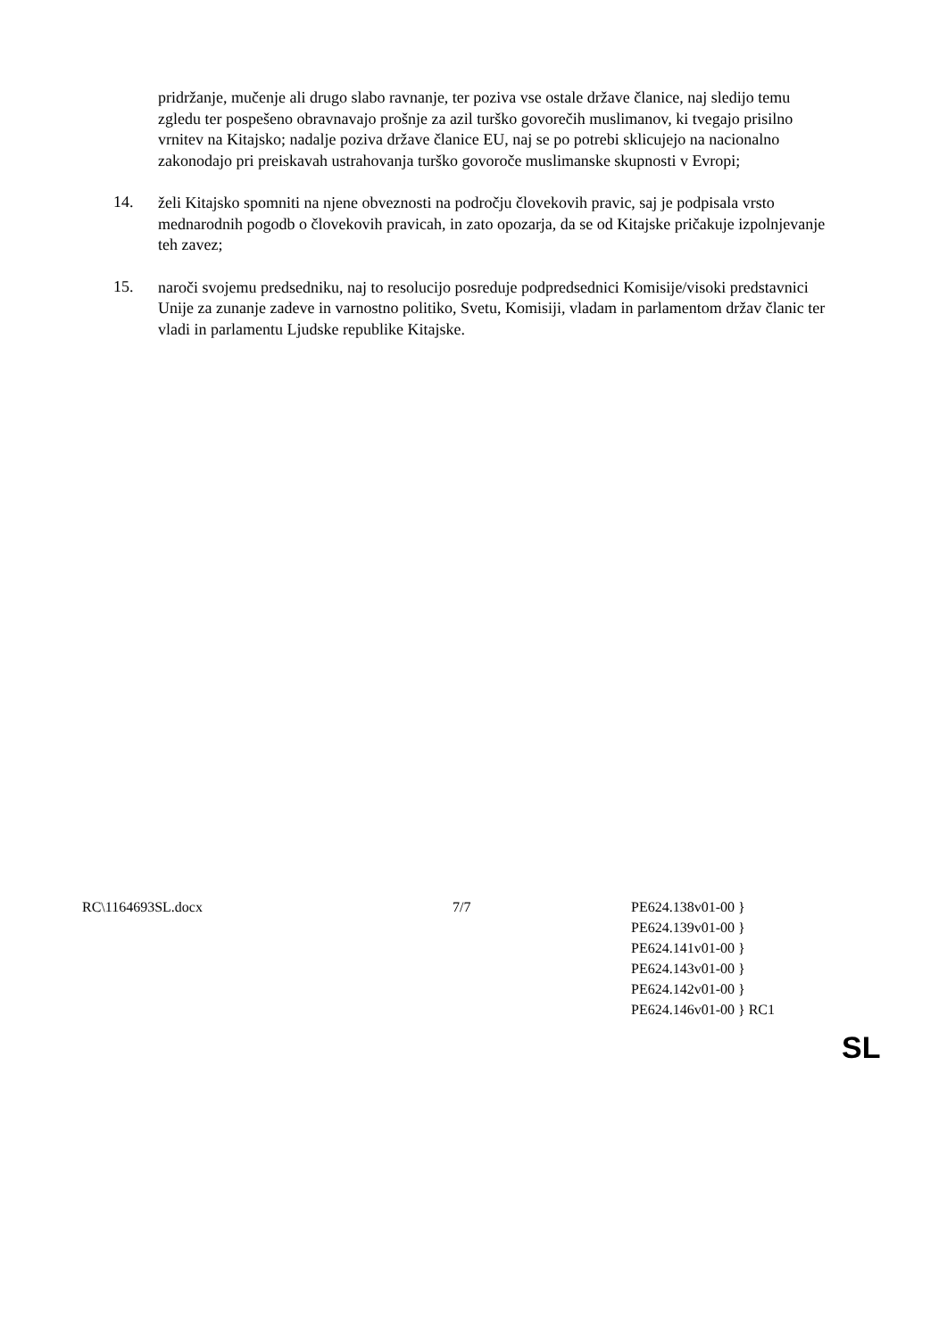pridržanje, mučenje ali drugo slabo ravnanje, ter poziva vse ostale države članice, naj sledijo temu zgledu ter pospešeno obravnavajo prošnje za azil turško govorečih muslimanov, ki tvegajo prisilno vrnitev na Kitajsko; nadalje poziva države članice EU, naj se po potrebi sklicujejo na nacionalno zakonodajo pri preiskavah ustrahovanja turško govoroče muslimanske skupnosti v Evropi;
14.
želi Kitajsko spomniti na njene obveznosti na področju človekovih pravic, saj je podpisala vrsto mednarodnih pogodb o človekovih pravicah, in zato opozarja, da se od Kitajske pričakuje izpolnjevanje teh zavez;
15.
naroči svojemu predsedniku, naj to resolucijo posreduje podpredsednici Komisije/visoki predstavnici Unije za zunanje zadeve in varnostno politiko, Svetu, Komisiji, vladam in parlamentom držav članic ter vladi in parlamentu Ljudske republike Kitajske.
RC\1164693SL.docx 7/7 PE624.138v01-00 }
PE624.139v01-00 }
PE624.141v01-00 }
PE624.143v01-00 }
PE624.142v01-00 }
PE624.146v01-00 } RC1
SL